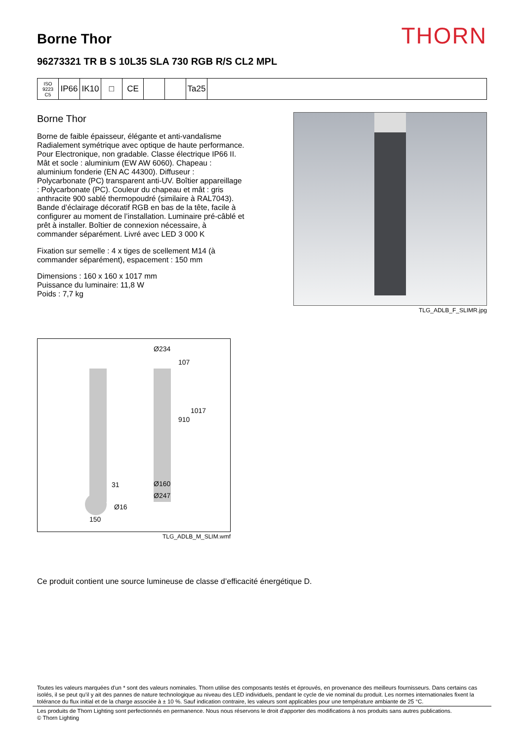Borne Thor
THORN
96273321 TR B S 10L35 SLA 730 RGB R/S CL2 MPL
ISO 9223
C5
IP66 IK10 □ CE Ta25
Borne Thor
Borne de faible épaisseur, élégante et anti-vandalisme Radialement symétrique avec optique de haute performance. Pour Electronique, non gradable. Classe électrique IP66 II. Mât et socle : aluminium (EW AW 6060). Chapeau : aluminium fonderie (EN AC 44300). Diffuseur : Polycarbonate (PC) transparent anti-UV. Boîtier appareillage : Polycarbonate (PC). Couleur du chapeau et mât : gris anthracite 900 sablé thermopoudré (similaire à RAL7043). Bande d’éclairage décoratif RGB en bas de la tête, facile à configurer au moment de l’installation. Luminaire pré-câblé et prêt à installer. Boîtier de connexion nécessaire, à commander séparément. Livré avec LED 3 000 K
Fixation sur semelle : 4 x tiges de scellement M14 (à commander séparément), espacement : 150 mm
Dimensions : 160 x 160 x 1017 mm
Puissance du luminaire: 11,8 W
Poids : 7,7 kg
TLG_ADLB_F_SLIMR.jpg
Ø234
107
1017
910
Ø160
Ø247
31
Ø16
150
TLG_ADLB_M_SLIM.wmf
Ce produit contient une source lumineuse de classe d’efficacité énergétique D.
Toutes les valeurs marquées d'un * sont des valeurs nominales. Thorn utilise des composants testés et éprouvés, en provenance des meilleurs fournisseurs. Dans certains cas isolés, il se peut qu’il y ait des pannes de nature technologique au niveau des LED individuels, pendant le cycle de vie nominal du produit. Les normes internationales fixent la tolérance du flux initial et de la charge associée à ± 10 %. Sauf indication contraire, les valeurs sont applicables pour une température ambiante de 25 °C.
Les produits de Thorn Lighting sont perfectionnés en permanence. Nous nous réservons le droit d'apporter des modifications à nos produits sans autres publications.
© Thorn Lighting